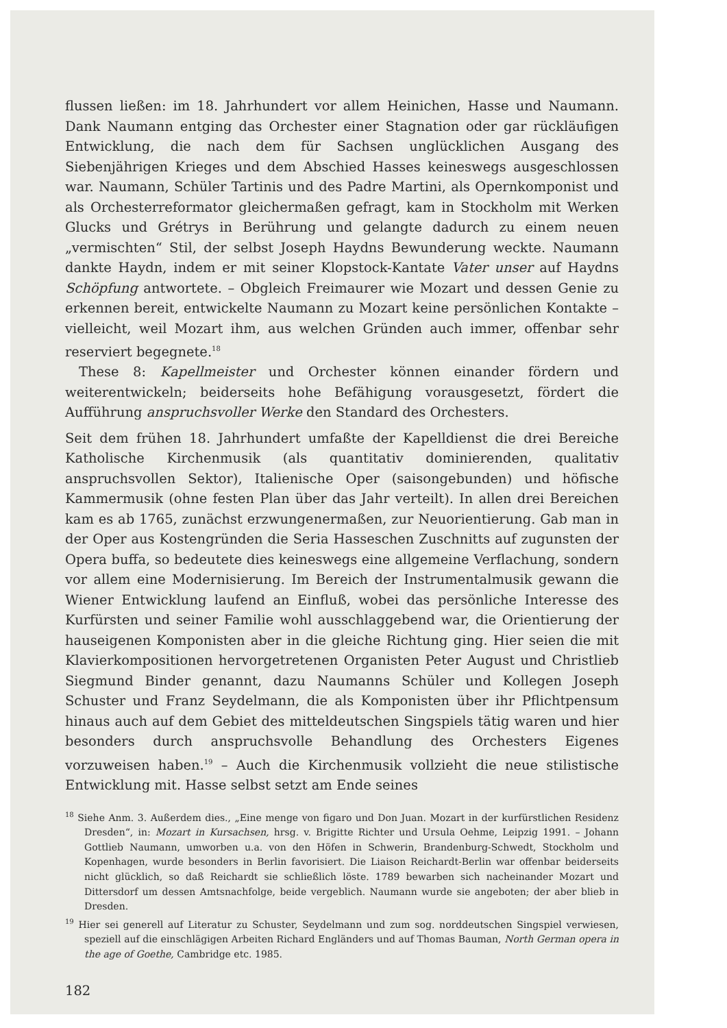flussen ließen: im 18. Jahrhundert vor allem Heinichen, Hasse und Naumann. Dank Naumann entging das Orchester einer Stagnation oder gar rückläufigen Entwicklung, die nach dem für Sachsen unglücklichen Ausgang des Siebenjährigen Krieges und dem Abschied Hasses keineswegs ausgeschlossen war. Naumann, Schüler Tartinis und des Padre Martini, als Opernkomponist und als Orchesterreformator gleichermaßen gefragt, kam in Stockholm mit Werken Glucks und Grétrys in Berührung und gelangte dadurch zu einem neuen „vermischten“ Stil, der selbst Joseph Haydns Bewunderung weckte. Naumann dankte Haydn, indem er mit seiner Klopstock-Kantate Vater unser auf Haydns Schöpfung antwortete. – Obgleich Freimaurer wie Mozart und dessen Genie zu erkennen bereit, entwickelte Naumann zu Mozart keine persönlichen Kontakte – vielleicht, weil Mozart ihm, aus welchen Gründen auch immer, offenbar sehr reserviert begegnete.<sup>18</sup>
These 8: Kapellmeister und Orchester können einander fördern und weiterentwickeln; beiderseits hohe Befähigung vorausgesetzt, fördert die Aufführung anspruchsvoller Werke den Standard des Orchesters.
Seit dem frühen 18. Jahrhundert umfaßte der Kapelldienst die drei Bereiche Katholische Kirchenmusik (als quantitativ dominierenden, qualitativ anspruchsvollen Sektor), Italienische Oper (saisongebunden) und höfische Kammermusik (ohne festen Plan über das Jahr verteilt). In allen drei Bereichen kam es ab 1765, zunächst erzwungenermaßen, zur Neuorientierung. Gab man in der Oper aus Kostengründen die Seria Hasseschen Zuschnitts auf zugunsten der Opera buffa, so bedeutete dies keineswegs eine allgemeine Verflachung, sondern vor allem eine Modernisierung. Im Bereich der Instrumentalmusik gewann die Wiener Entwicklung laufend an Einfluß, wobei das persönliche Interesse des Kurfürsten und seiner Familie wohl ausschlaggebend war, die Orientierung der hauseigenen Komponisten aber in die gleiche Richtung ging. Hier seien die mit Klavierkompositionen hervorgetretenen Organisten Peter August und Christlieb Siegmund Binder genannt, dazu Naumanns Schüler und Kollegen Joseph Schuster und Franz Seydelmann, die als Komponisten über ihr Pflichtpensum hinaus auch auf dem Gebiet des mitteldeutschen Singspiels tätig waren und hier besonders durch anspruchsvolle Behandlung des Orchesters Eigenes vorzuweisen haben.<sup>19</sup> – Auch die Kirchenmusik vollzieht die neue stilistische Entwicklung mit. Hasse selbst setzt am Ende seines
<sup>18</sup> Siehe Anm. 3. Außerdem dies., „Eine menge von figaro und Don Juan. Mozart in der kurfürstlichen Residenz Dresden“, in: Mozart in Kursachsen, hrsg. v. Brigitte Richter und Ursula Oehme, Leipzig 1991. – Johann Gottlieb Naumann, umworben u.a. von den Höfen in Schwerin, Brandenburg-Schwedt, Stockholm und Kopenhagen, wurde besonders in Berlin favorisiert. Die Liaison Reichardt-Berlin war offenbar beiderseits nicht glücklich, so daß Reichardt sie schließlich löste. 1789 bewarben sich nacheinander Mozart und Dittersdorf um dessen Amtsnachfolge, beide vergeblich. Naumann wurde sie angeboten; der aber blieb in Dresden.
<sup>19</sup> Hier sei generell auf Literatur zu Schuster, Seydelmann und zum sog. norddeutschen Singspiel verwiesen, speziell auf die einschlägigen Arbeiten Richard Engländers und auf Thomas Bauman, North German opera in the age of Goethe, Cambridge etc. 1985.
182